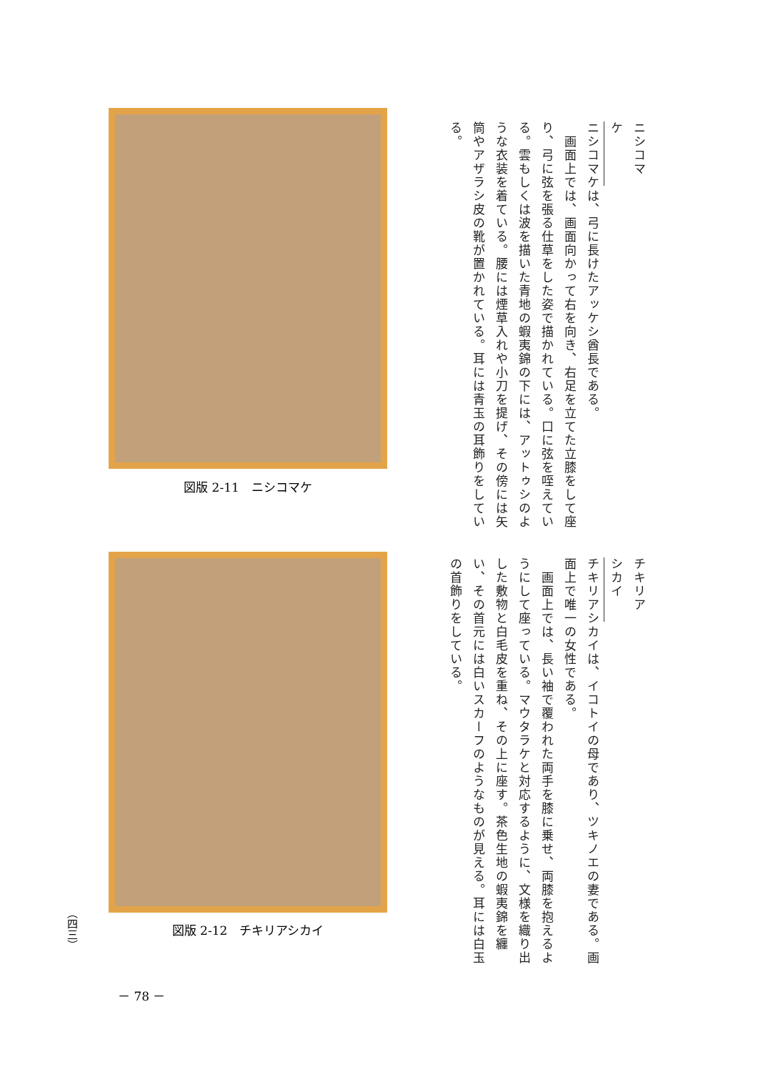図版 2-11　ニシコマケ
図版 2-12　チキリアシカイ
ニシコマケ
ニシコマケは、弓に長けたアッケシ酋長である。
　画面上では、画面向かって右を向き、右足を立てた立膝をして座り、弓に弦を張る仕草をした姿で描かれている。口に弦を咥えている。雲もしくは波を描いた青地の蝦夷錦の下には、アットゥシのような衣装を着ている。腰には煙草入れや小刀を提げ、その傍には矢筒やアザラシ皮の靴が置かれている。耳には青玉の耳飾りをしている。
チキリアシカイ
チキリアシカイは、イコトイの母であり、ツキノエの妻である。画面上で唯一の女性である。
　画面上では、長い袖で覆われた両手を膝に乗せ、両膝を抱えるようにして座っている。マウタラケと対応するように、文様を織り出した敷物と白毛皮を重ね、その上に座す。茶色生地の蝦夷錦を纏い、その首元には白いスカーフのようなものが見える。耳には白玉の首飾りをしている。
（四三）
－ 78 －